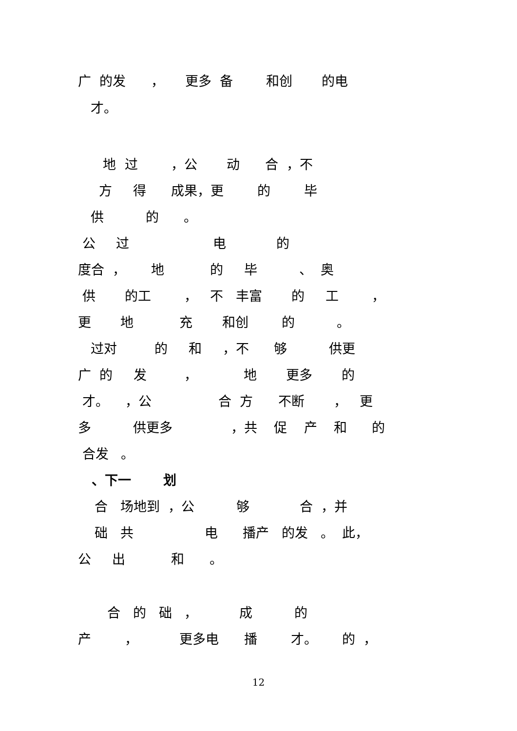广 的发 ， 更多 备 和创 的电
才。
地 过 ，公 动 合 ，不
方 得 成果，更 的 毕
供 的 。
公 过 电 的
度合 ， 地 的 毕 、 奥
供 的工 ， 不 丰富 的 工 ，
更 地 充 和创 的 。
过对 的 和 ，不 够 供更
广 的 发 ， 地 更多 的
才。 ，公 合 方 不断 ， 更
多 供更多 ，共 促 产 和 的
合发 。
、下一 划
合 场地到 ，公 够 合 ，并
础 共 电 播产 的发 。 此，
公 出 和 。
合 的 础 ， 成 的
产 ， 更多电 播 才。 的 ，
12